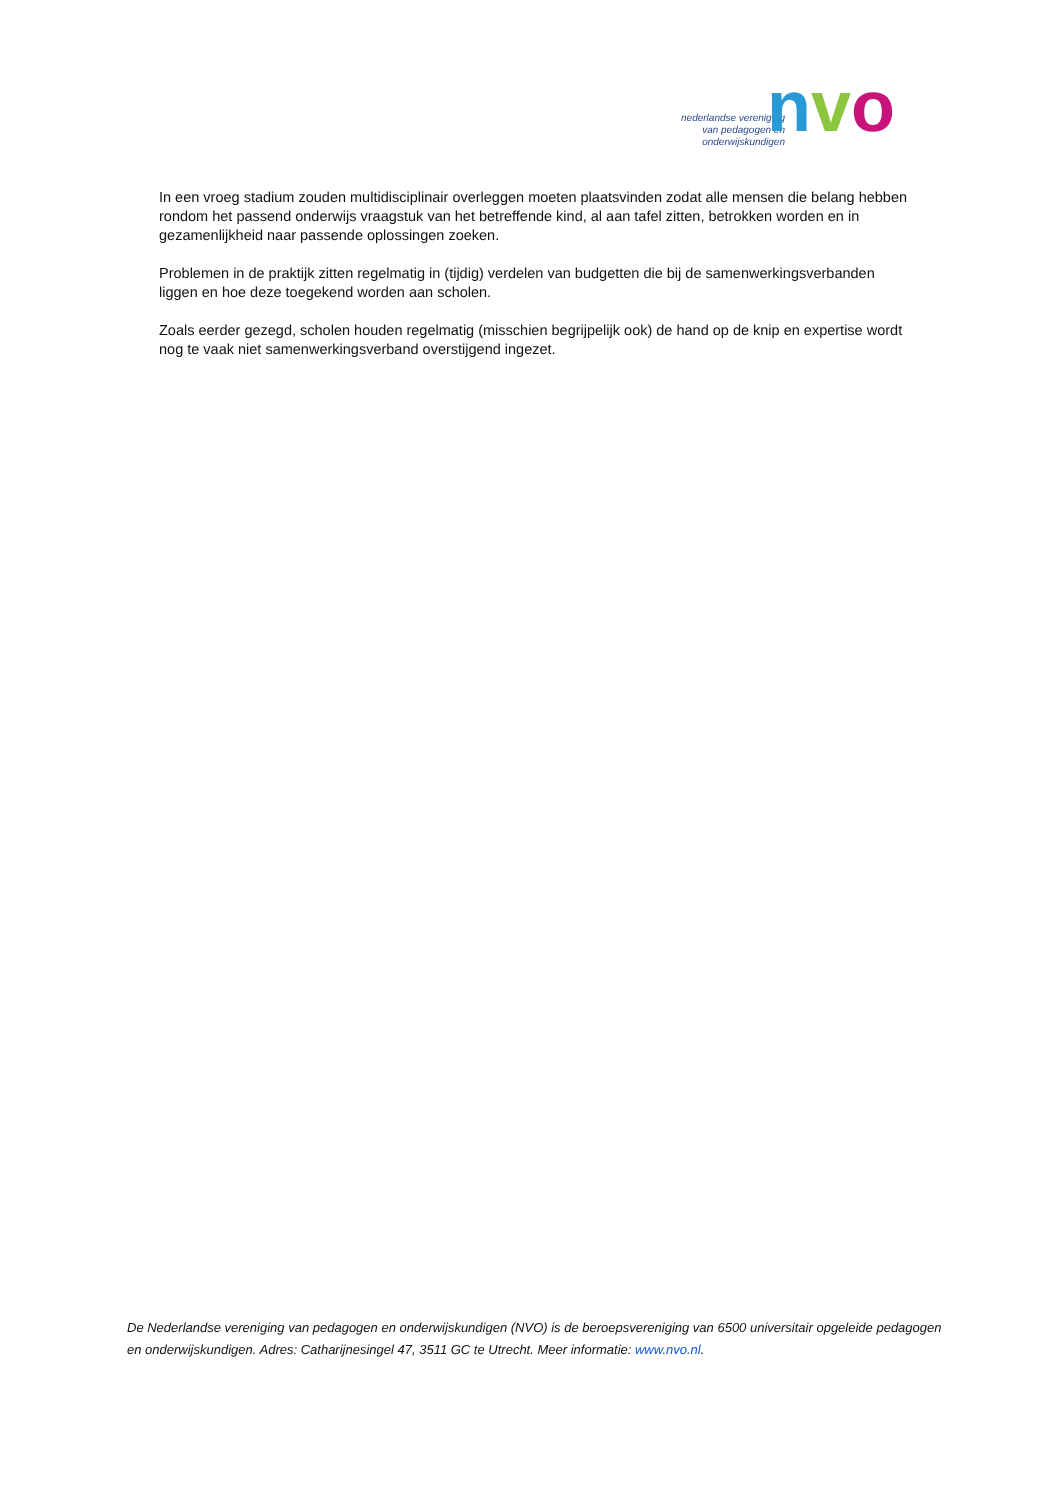nederlandse vereniging
van pedagogen en
onderwijskundigen
nvo
In een vroeg stadium zouden multidisciplinair overleggen moeten plaatsvinden zodat alle mensen die belang hebben rondom het passend onderwijs vraagstuk van het betreffende kind, al aan tafel zitten, betrokken worden en in gezamenlijkheid naar passende oplossingen zoeken.
Problemen in de praktijk zitten regelmatig in (tijdig) verdelen van budgetten die bij de samenwerkingsverbanden liggen en hoe deze toegekend worden aan scholen.
Zoals eerder gezegd, scholen houden regelmatig (misschien begrijpelijk ook) de hand op de knip en expertise wordt nog te vaak niet samenwerkingsverband overstijgend ingezet.
De Nederlandse vereniging van pedagogen en onderwijskundigen (NVO) is de beroepsvereniging van 6500 universitair opgeleide pedagogen en onderwijskundigen. Adres: Catharijnesingel 47, 3511 GC te Utrecht. Meer informatie: www.nvo.nl.